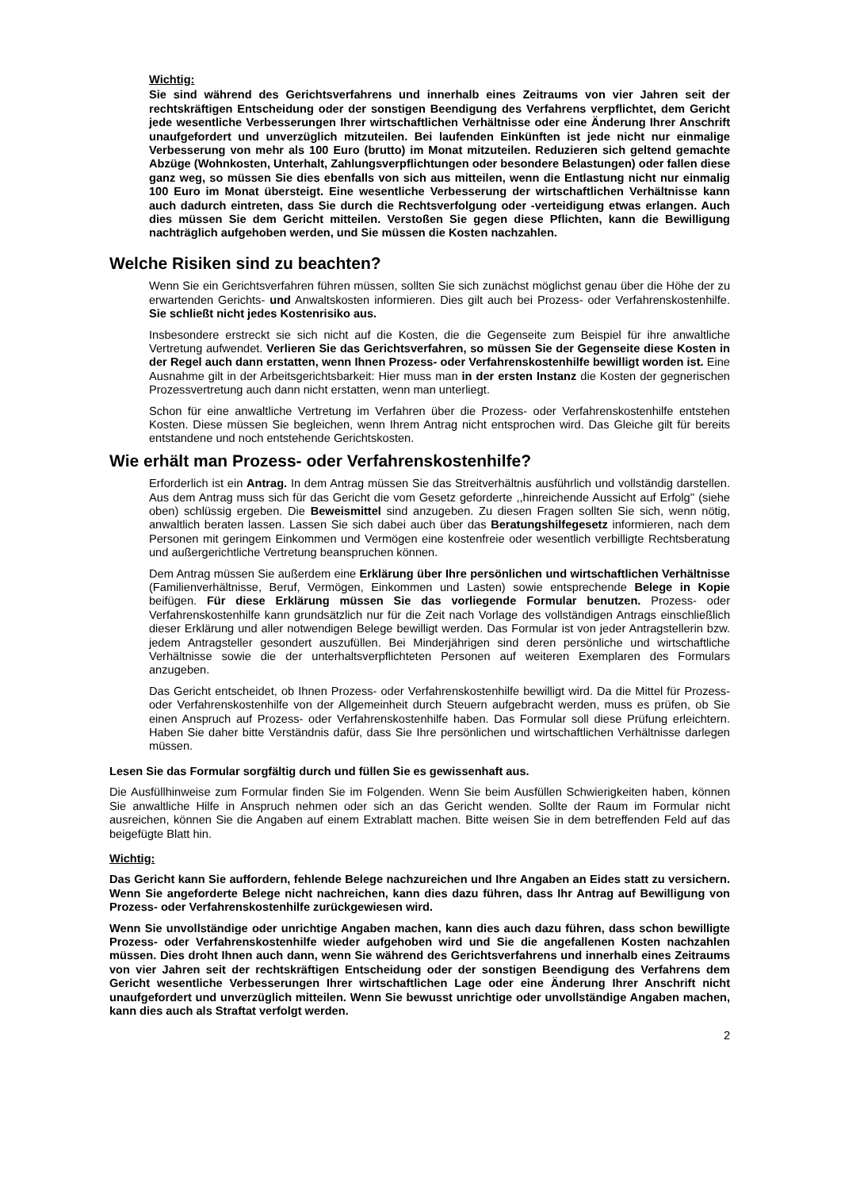Wichtig:
Sie sind während des Gerichtsverfahrens und innerhalb eines Zeitraums von vier Jahren seit der rechtskräftigen Entscheidung oder der sonstigen Beendigung des Verfahrens verpflichtet, dem Gericht jede wesentliche Verbesserungen Ihrer wirtschaftlichen Verhältnisse oder eine Änderung Ihrer Anschrift unaufgefordert und unverzüglich mitzuteilen. Bei laufenden Einkünften ist jede nicht nur einmalige Verbesserung von mehr als 100 Euro (brutto) im Monat mitzuteilen. Reduzieren sich geltend gemachte Abzüge (Wohnkosten, Unterhalt, Zahlungs­verpflichtungen oder besondere Belastungen) oder fallen diese ganz weg, so müssen Sie dies ebenfalls von sich aus mitteilen, wenn die Entlastung nicht nur einmalig 100 Euro im Monat übersteigt. Eine wesentliche Verbesserung der wirtschaftlichen Verhältnisse kann auch dadurch eintreten, dass Sie durch die Rechtsverfolgung oder -verteidigung etwas erlangen. Auch dies müssen Sie dem Gericht mitteilen. Verstoßen Sie gegen diese Pflichten, kann die Bewilligung nachträglich aufgehoben werden, und Sie müssen die Kosten nachzahlen.
Welche Risiken sind zu beachten?
Wenn Sie ein Gerichtsverfahren führen müssen, sollten Sie sich zunächst möglichst genau über die Höhe der zu erwartenden Gerichts- und Anwaltskosten informieren. Dies gilt auch bei Prozess- oder Verfahrenskostenhilfe. Sie schließt nicht jedes Kostenrisiko aus.
Insbesondere erstreckt sie sich nicht auf die Kosten, die die Gegenseite zum Beispiel für ihre anwaltliche Vertretung aufwendet. Verlieren Sie das Gerichtsverfahren, so müssen Sie der Gegenseite diese Kosten in der Regel auch dann erstatten, wenn Ihnen Prozess- oder Verfahrenskostenhilfe bewilligt worden ist. Eine Ausnahme gilt in der Arbeitsgerichtsbarkeit: Hier muss man in der ersten Instanz die Kosten der gegnerischen Prozessvertretung auch dann nicht erstatten, wenn man unterliegt.
Schon für eine anwaltliche Vertretung im Verfahren über die Prozess- oder Verfahrenskostenhilfe entstehen Kosten. Diese müssen Sie begleichen, wenn Ihrem Antrag nicht entsprochen wird. Das Gleiche gilt für bereits entstandene und noch entstehende Gerichtskosten.
Wie erhält man Prozess- oder Verfahrenskostenhilfe?
Erforderlich ist ein Antrag. In dem Antrag müssen Sie das Streitverhältnis ausführlich und vollständig darstellen. Aus dem Antrag muss sich für das Gericht die vom Gesetz geforderte ,,hinreichende Aussicht auf Erfolg'' (siehe oben) schlüssig ergeben. Die Beweismittel sind anzugeben. Zu diesen Fragen sollten Sie sich, wenn nötig, anwaltlich beraten lassen. Lassen Sie sich dabei auch über das Beratungshilfegesetz informieren, nach dem Personen mit geringem Einkommen und Vermögen eine kostenfreie oder wesentlich verbilligte Rechtsberatung und außergerichtliche Vertretung bean­spruchen können.
Dem Antrag müssen Sie außerdem eine Erklärung über Ihre persönlichen und wirtschaftlichen Verhältnisse (Familienverhältnisse, Beruf, Vermögen, Einkommen und Lasten) sowie entsprechende Belege in Kopie beifügen. Für diese Erklärung müssen Sie das vorliegende Formular benutzen. Prozess- oder Verfahrenskostenhilfe kann grundsätzlich nur für die Zeit nach Vorlage des vollständigen Antrags einschließlich dieser Erklärung und aller notwendigen Belege bewilligt werden. Das Formular ist von jeder Antragstellerin bzw. jedem Antragsteller gesondert auszufüllen. Bei Minderjährigen sind deren persönliche und wirtschaftliche Verhältnisse sowie die der unterhaltsverpflichteten Personen auf weiteren Exemplaren des Formulars anzugeben.
Das Gericht entscheidet, ob Ihnen Prozess- oder Verfahrenskostenhilfe bewilligt wird. Da die Mittel für Prozess- oder Verfahrenskostenhilfe von der Allgemeinheit durch Steuern aufgebracht werden, muss es prüfen, ob Sie einen Anspruch auf Prozess- oder Verfahrenskostenhilfe haben. Das Formular soll diese Prüfung erleichtern. Haben Sie daher bitte Verständnis dafür, dass Sie Ihre persönlichen und wirtschaftlichen Verhältnisse darlegen müssen.
Lesen Sie das Formular sorgfältig durch und füllen Sie es gewissenhaft aus.
Die Ausfüllhinweise zum Formular finden Sie im Folgenden. Wenn Sie beim Ausfüllen Schwierigkeiten haben, können Sie anwaltliche Hilfe in Anspruch nehmen oder sich an das Gericht wenden. Sollte der Raum im Formular nicht ausreichen, können Sie die Angaben auf einem Extrablatt machen. Bitte weisen Sie in dem betreffenden Feld auf das beigefügte Blatt hin.
Wichtig:
Das Gericht kann Sie auffordern, fehlende Belege nachzureichen und Ihre Angaben an Eides statt zu versichern. Wenn Sie angeforderte Belege nicht nachreichen, kann dies dazu führen, dass Ihr Antrag auf Bewilligung von Prozess- oder Verfahrenskostenhilfe zurückgewiesen wird.
Wenn Sie unvollständige oder unrichtige Angaben machen, kann dies auch dazu führen, dass schon bewilligte Prozess- oder Verfahrenskostenhilfe wieder aufgehoben wird und Sie die angefallenen Kosten nachzahlen müssen. Dies droht Ihnen auch dann, wenn Sie während des Gerichtsverfahrens und innerhalb eines Zeitraums von vier Jahren seit der rechtskräftigen Entscheidung oder der sonstigen Beendigung des Verfahrens dem Gericht wesentliche Verbesserungen Ihrer wirtschaftlichen Lage oder eine Änderung Ihrer Anschrift nicht unaufgefordert und unverzüglich mitteilen. Wenn Sie bewusst unrichtige oder unvollständige Angaben machen, kann dies auch als Straftat verfolgt werden.
2